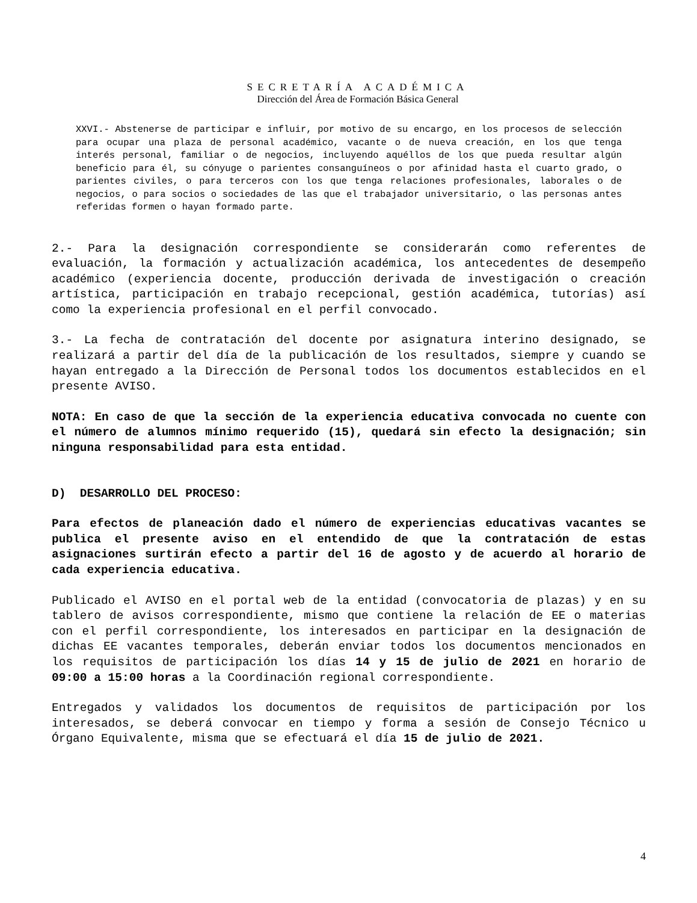SECRETARÍA ACADÉMICA
Dirección del Área de Formación Básica General
XXVI.- Abstenerse de participar e influir, por motivo de su encargo, en los procesos de selección para ocupar una plaza de personal académico, vacante o de nueva creación, en los que tenga interés personal, familiar o de negocios, incluyendo aquéllos de los que pueda resultar algún beneficio para él, su cónyuge o parientes consanguíneos o por afinidad hasta el cuarto grado, o parientes civiles, o para terceros con los que tenga relaciones profesionales, laborales o de negocios, o para socios o sociedades de las que el trabajador universitario, o las personas antes referidas formen o hayan formado parte.
2.- Para la designación correspondiente se considerarán como referentes de evaluación, la formación y actualización académica, los antecedentes de desempeño académico (experiencia docente, producción derivada de investigación o creación artística, participación en trabajo recepcional, gestión académica, tutorías) así como la experiencia profesional en el perfil convocado.
3.- La fecha de contratación del docente por asignatura interino designado, se realizará a partir del día de la publicación de los resultados, siempre y cuando se hayan entregado a la Dirección de Personal todos los documentos establecidos en el presente AVISO.
NOTA: En caso de que la sección de la experiencia educativa convocada no cuente con el número de alumnos mínimo requerido (15), quedará sin efecto la designación; sin ninguna responsabilidad para esta entidad.
D) DESARROLLO DEL PROCESO:
Para efectos de planeación dado el número de experiencias educativas vacantes se publica el presente aviso en el entendido de que la contratación de estas asignaciones surtirán efecto a partir del 16 de agosto y de acuerdo al horario de cada experiencia educativa.
Publicado el AVISO en el portal web de la entidad (convocatoria de plazas) y en su tablero de avisos correspondiente, mismo que contiene la relación de EE o materias con el perfil correspondiente, los interesados en participar en la designación de dichas EE vacantes temporales, deberán enviar todos los documentos mencionados en los requisitos de participación los días 14 y 15 de julio de 2021 en horario de 09:00 a 15:00 horas a la Coordinación regional correspondiente.
Entregados y validados los documentos de requisitos de participación por los interesados, se deberá convocar en tiempo y forma a sesión de Consejo Técnico u Órgano Equivalente, misma que se efectuará el día 15 de julio de 2021.
4